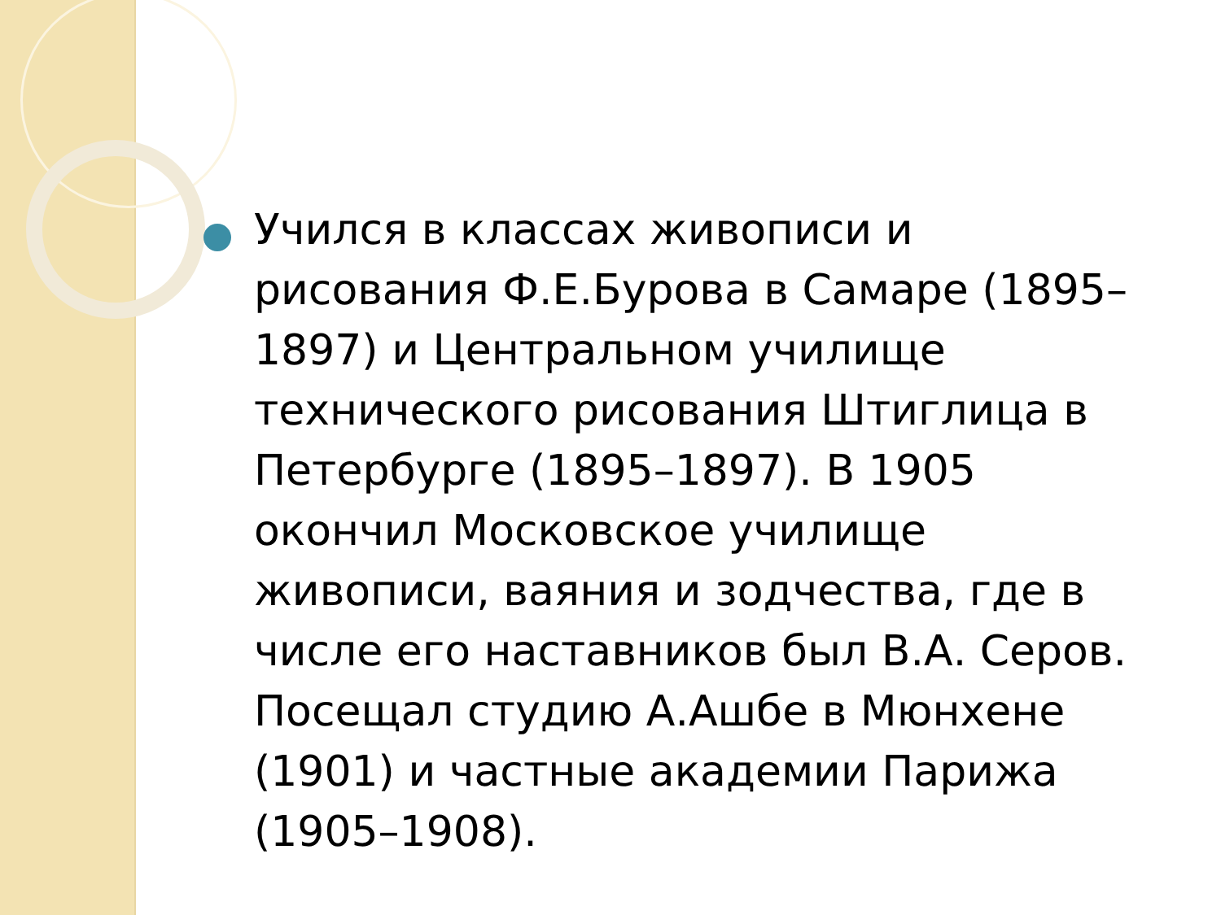Учился в классах живописи и рисования Ф.Е.Бурова в Самаре (1895–1897) и Центральном училище технического рисования Штиглица в Петербурге (1895–1897). В 1905 окончил Московское училище живописи, ваяния и зодчества, где в числе его наставников был В.А. Серов. Посещал студию А.Ашбе в Мюнхене (1901) и частные академии Парижа (1905–1908).